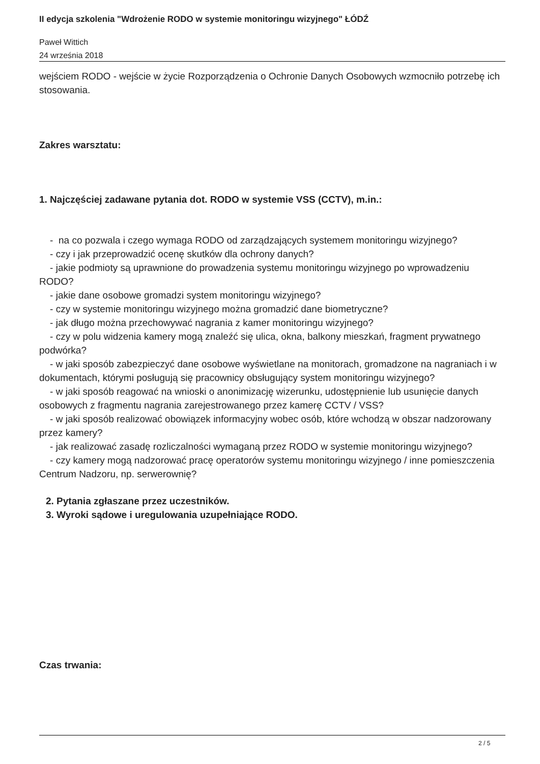II edycja szkolenia "Wdrożenie RODO w systemie monitoringu wizyjnego" ŁÓDŹ
Paweł Wittich
24 września 2018
wejściem RODO - wejście w życie Rozporządzenia o Ochronie Danych Osobowych wzmocniło potrzebę ich stosowania.
Zakres warsztatu:
1. Najczęściej zadawane pytania dot. RODO w systemie VSS (CCTV), m.in.:
- na co pozwala i czego wymaga RODO od zarządzających systemem monitoringu wizyjnego?
- czy i jak przeprowadzić ocenę skutków dla ochrony danych?
- jakie podmioty są uprawnione do prowadzenia systemu monitoringu wizyjnego po wprowadzeniu RODO?
- jakie dane osobowe gromadzi system monitoringu wizyjnego?
- czy w systemie monitoringu wizyjnego można gromadzić dane biometryczne?
- jak długo można przechowywać nagrania z kamer monitoringu wizyjnego?
- czy w polu widzenia kamery mogą znaleźć się ulica, okna, balkony mieszkań, fragment prywatnego podwórka?
- w jaki sposób zabezpieczyć dane osobowe wyświetlane na monitorach, gromadzone na nagraniach i w dokumentach, którymi posługują się pracownicy obsługujący system monitoringu wizyjnego?
- w jaki sposób reagować na wnioski o anonimizację wizerunku, udostępnienie lub usunięcie danych osobowych z fragmentu nagrania zarejestrowanego przez kamerę CCTV / VSS?
- w jaki sposób realizować obowiązek informacyjny wobec osób, które wchodzą w obszar nadzorowany przez kamery?
- jak realizować zasadę rozliczalności wymaganą przez RODO w systemie monitoringu wizyjnego?
- czy kamery mogą nadzorować pracę operatorów systemu monitoringu wizyjnego / inne pomieszczenia Centrum Nadzoru, np. serwerownię?
2. Pytania zgłaszane przez uczestników.
3. Wyroki sądowe i uregulowania uzupełniające RODO.
Czas trwania:
2 / 5